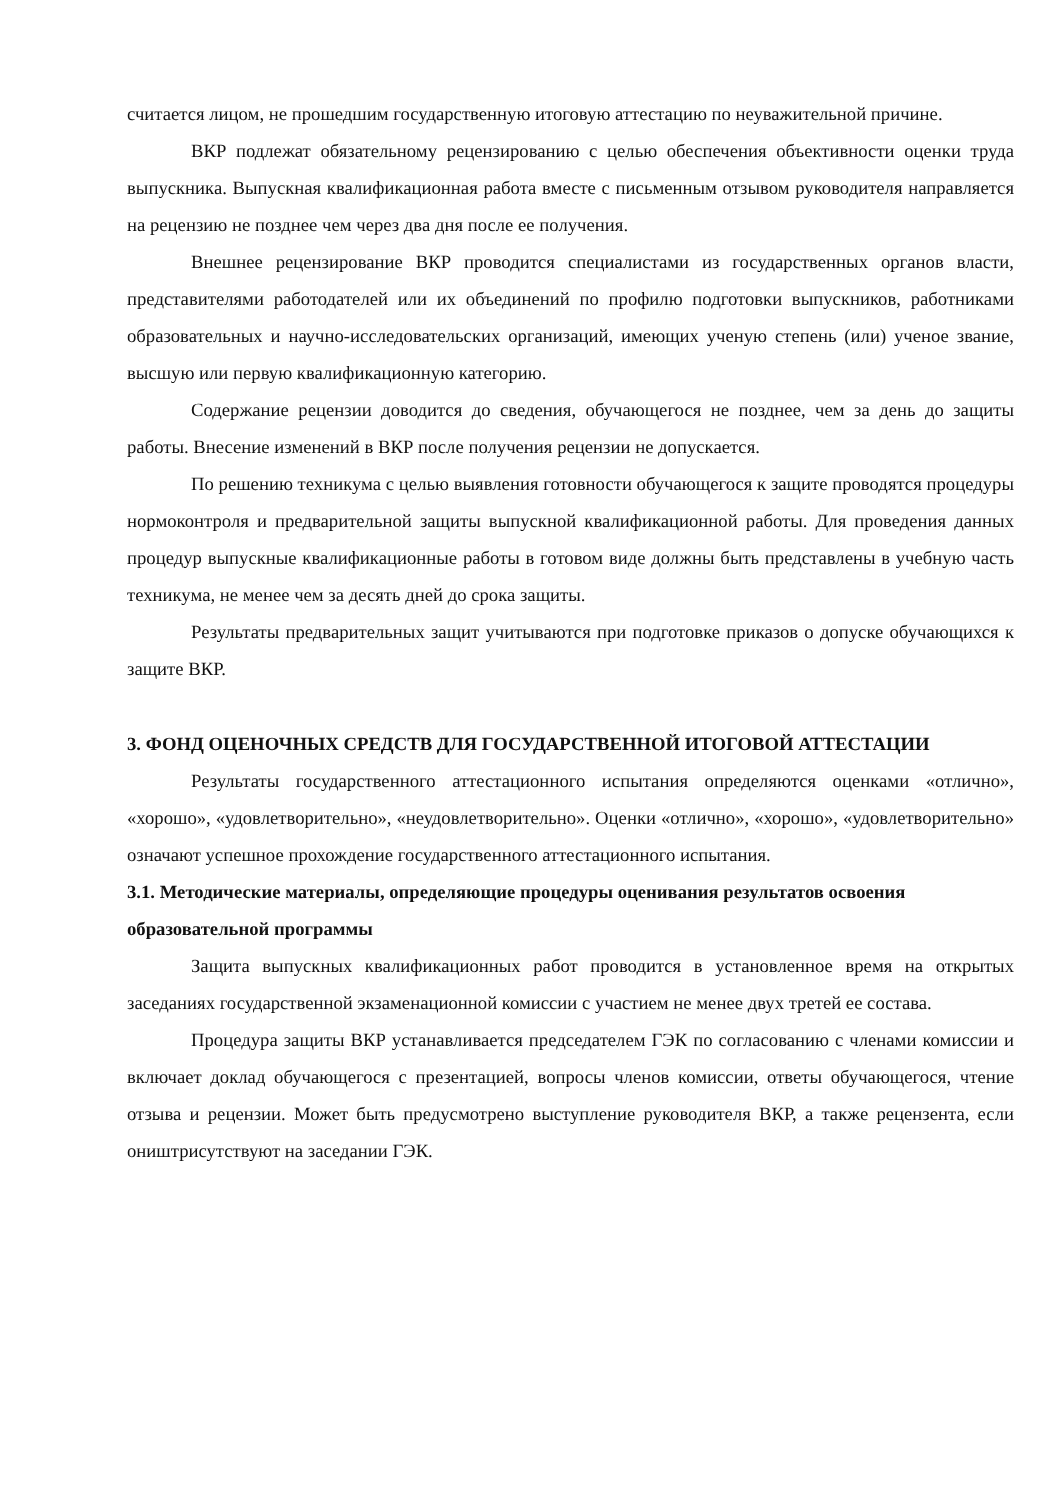считается лицом, не прошедшим государственную итоговую аттестацию по неуважительной причине.
ВКР подлежат обязательному рецензированию с целью обеспечения объективности оценки труда выпускника. Выпускная квалификационная работа вместе с письменным отзывом руководителя направляется на рецензию не позднее чем через два дня после ее получения.
Внешнее рецензирование ВКР проводится специалистами из государственных органов власти, представителями работодателей или их объединений по профилю подготовки выпускников, работниками образовательных и научно-исследовательских организаций, имеющих ученую степень (или) ученое звание, высшую или первую квалификационную категорию.
Содержание рецензии доводится до сведения, обучающегося не позднее, чем за день до защиты работы. Внесение изменений в ВКР после получения рецензии не допускается.
По решению техникума с целью выявления готовности обучающегося к защите проводятся процедуры нормоконтроля и предварительной защиты выпускной квалификационной работы. Для проведения данных процедур выпускные квалификационные работы в готовом виде должны быть представлены в учебную часть техникума, не менее чем за десять дней до срока защиты.
Результаты предварительных защит учитываются при подготовке приказов о допуске обучающихся к защите ВКР.
3. ФОНД ОЦЕНОЧНЫХ СРЕДСТВ ДЛЯ ГОСУДАРСТВЕННОЙ ИТОГОВОЙ АТТЕСТАЦИИ
Результаты государственного аттестационного испытания определяются оценками «отлично», «хорошо», «удовлетворительно», «неудовлетворительно». Оценки «отлично», «хорошо», «удовлетворительно» означают успешное прохождение государственного аттестационного испытания.
3.1. Методические материалы, определяющие процедуры оценивания результатов освоения образовательной программы
Защита выпускных квалификационных работ проводится в установленное время на открытых заседаниях государственной экзаменационной комиссии с участием не менее двух третей ее состава.
Процедура защиты ВКР устанавливается председателем ГЭК по согласованию с членами комиссии и включает доклад обучающегося с презентацией, вопросы членов комиссии, ответы обучающегося, чтение отзыва и рецензии. Может быть предусмотрено выступление руководителя ВКР, а также рецензента, если оништрисутствуют на заседании ГЭК.